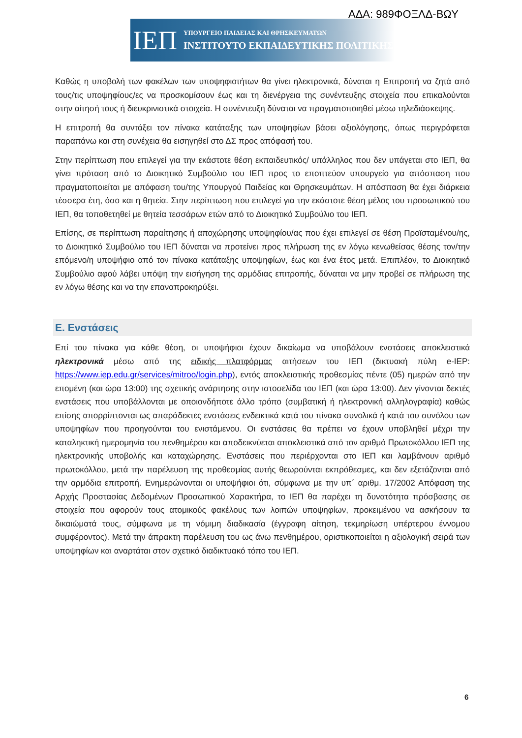ΑΔΑ: 989ΦΟΞΛΔ-ΒΩΥ
ΙΕΠ
ΥΠΟΥΡΓΕΙΟ ΠΑΙΔΕΙΑΣ ΚΑΙ ΘΡΗΣΚΕΥΜΑΤΩΝ
ΙΝΣΤΙΤΟΥΤΟ ΕΚΠΑΙΔΕΥΤΙΚΗΣ ΠΟΛΙΤΙΚΗΣ
Καθώς η υποβολή των φακέλων των υποψηφιοτήτων θα γίνει ηλεκτρονικά, δύναται η Επιτροπή να ζητά από τους/τις υποψηφίους/ες να προσκομίσουν έως και τη διενέργεια της συνέντευξης στοιχεία που επικαλούνται στην αίτησή τους ή διευκρινιστικά στοιχεία. Η συνέντευξη δύναται να πραγματοποιηθεί μέσω τηλεδιάσκεψης.
Η επιτροπή θα συντάξει τον πίνακα κατάταξης των υποψηφίων βάσει αξιολόγησης, όπως περιγράφεται παραπάνω και στη συνέχεια θα εισηγηθεί στο ΔΣ προς απόφασή του.
Στην περίπτωση που επιλεγεί για την εκάστοτε θέση εκπαιδευτικός/ υπάλληλος που δεν υπάγεται στο ΙΕΠ, θα γίνει πρόταση από το Διοικητικό Συμβούλιο του ΙΕΠ προς το εποπτεύον υπουργείο για απόσπαση που πραγματοποιείται με απόφαση του/της Υπουργού Παιδείας και Θρησκευμάτων. Η απόσπαση θα έχει διάρκεια τέσσερα έτη, όσο και η θητεία. Στην περίπτωση που επιλεγεί για την εκάστοτε θέση μέλος του προσωπικού του ΙΕΠ, θα τοποθετηθεί με θητεία τεσσάρων ετών από το Διοικητικό Συμβούλιο του ΙΕΠ.
Επίσης, σε περίπτωση παραίτησης ή αποχώρησης υποψηφίου/ας που έχει επιλεγεί σε θέση Προϊσταμένου/ης, το Διοικητικό Συμβούλιο του ΙΕΠ δύναται να προτείνει προς πλήρωση της εν λόγω κενωθείσας θέσης τον/την επόμενο/η υποψήφιο από τον πίνακα κατάταξης υποψηφίων, έως και ένα έτος μετά. Επιπλέον, το Διοικητικό Συμβούλιο αφού λάβει υπόψη την εισήγηση της αρμόδιας επιτροπής, δύναται να μην προβεί σε πλήρωση της εν λόγω θέσης και να την επαναπροκηρύξει.
Ε. Ενστάσεις
Επί του πίνακα για κάθε θέση, οι υποψήφιοι έχουν δικαίωμα να υποβάλουν ενστάσεις αποκλειστικά ηλεκτρονικά μέσω από της ειδικής πλατφόρμας αιτήσεων του ΙΕΠ (δικτυακή πύλη e-IEP: https://www.iep.edu.gr/services/mitroo/login.php), εντός αποκλειστικής προθεσμίας πέντε (05) ημερών από την επομένη (και ώρα 13:00) της σχετικής ανάρτησης στην ιστοσελίδα του ΙΕΠ (και ώρα 13:00). Δεν γίνονται δεκτές ενστάσεις που υποβάλλονται με οποιονδήποτε άλλο τρόπο (συμβατική ή ηλεκτρονική αλληλογραφία) καθώς επίσης απορρίπτονται ως απαράδεκτες ενστάσεις ενδεικτικά κατά του πίνακα συνολικά ή κατά του συνόλου των υποψηφίων που προηγούνται του ενιστάμενου. Οι ενστάσεις θα πρέπει να έχουν υποβληθεί μέχρι την καταληκτική ημερομηνία του πενθημέρου και αποδεικνύεται αποκλειστικά από τον αριθμό Πρωτοκόλλου ΙΕΠ της ηλεκτρονικής υποβολής και καταχώρησης. Ενστάσεις που περιέρχονται στο ΙΕΠ και λαμβάνουν αριθμό πρωτοκόλλου, μετά την παρέλευση της προθεσμίας αυτής θεωρούνται εκπρόθεσμες, και δεν εξετάζονται από την αρμόδια επιτροπή. Ενημερώνονται οι υποψήφιοι ότι, σύμφωνα με την υπ΄ αριθμ. 17/2002 Απόφαση της Αρχής Προστασίας Δεδομένων Προσωπικού Χαρακτήρα, το ΙΕΠ θα παρέχει τη δυνατότητα πρόσβασης σε στοιχεία που αφορούν τους ατομικούς φακέλους των λοιπών υποψηφίων, προκειμένου να ασκήσουν τα δικαιώματά τους, σύμφωνα με τη νόμιμη διαδικασία (έγγραφη αίτηση, τεκμηρίωση υπέρτερου έννομου συμφέροντος). Μετά την άπρακτη παρέλευση του ως άνω πενθημέρου, οριστικοποιείται η αξιολογική σειρά των υποψηφίων και αναρτάται στον σχετικό διαδικτυακό τόπο του ΙΕΠ.
6